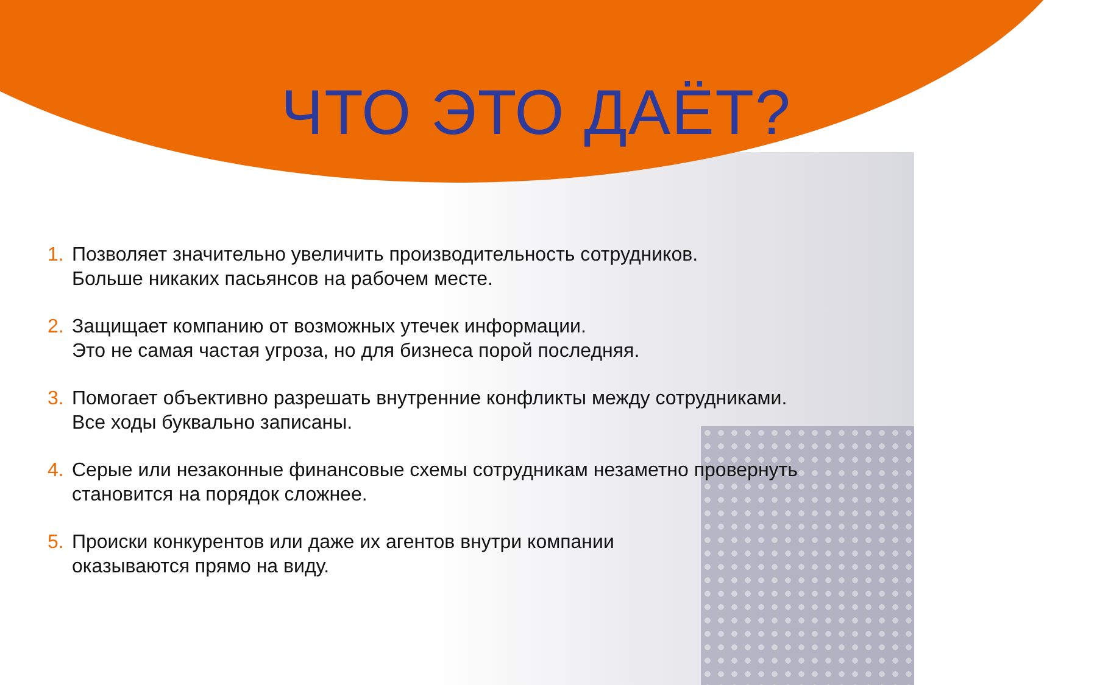ЧТО ЭТО ДАЁТ?
1. Позволяет значительно увеличить производительность сотрудников.
Больше никаких пасьянсов на рабочем месте.
2. Защищает компанию от возможных утечек информации.
Это не самая частая угроза, но для бизнеса порой последняя.
3. Помогает объективно разрешать внутренние конфликты между сотрудниками.
Все ходы буквально записаны.
4. Серые или незаконные финансовые схемы сотрудникам незаметно провернуть
становится на порядок сложнее.
5. Происки конкурентов или даже их агентов внутри компании
оказываются прямо на виду.